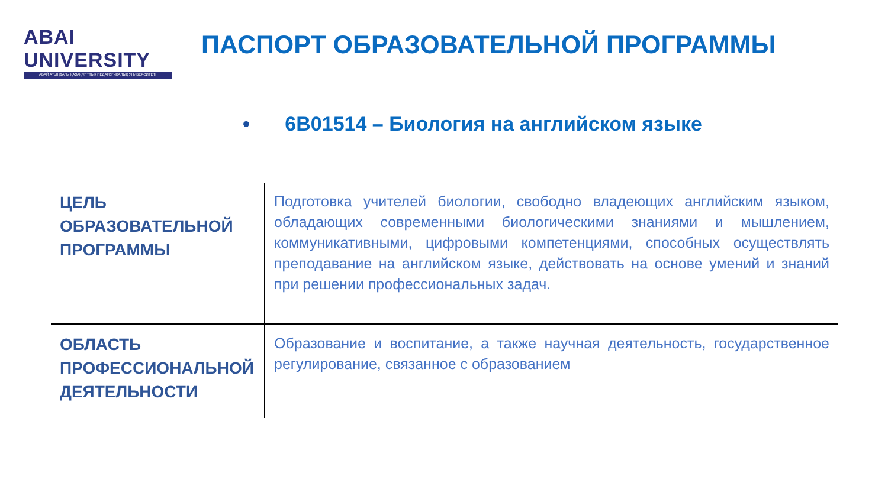ABAI UNIVERSITY
АБАЙ АТЫНДАҒЫ ҚАЗАҚ ҰЛТТЫҚ ПЕДАГОГИКАЛЫҚ УНИВЕРСИТЕТІ
ПАСПОРТ ОБРАЗОВАТЕЛЬНОЙ ПРОГРАММЫ
• 6В01514 – Биология на английском языке
| ЦЕЛЬ ОБРАЗОВАТЕЛЬНОЙ ПРОГРАММЫ | Подготовка учителей биологии, свободно владеющих английским языком, обладающих современными биологическими знаниями и мышлением, коммуникативными, цифровыми компетенциями, способных осуществлять преподавание на английском языке, действовать на основе умений и знаний при решении профессиональных задач. |
| ОБЛАСТЬ ПРОФЕССИОНАЛЬНОЙ ДЕЯТЕЛЬНОСТИ | Образование и воспитание, а также научная деятельность, государственное регулирование, связанное с образованием |